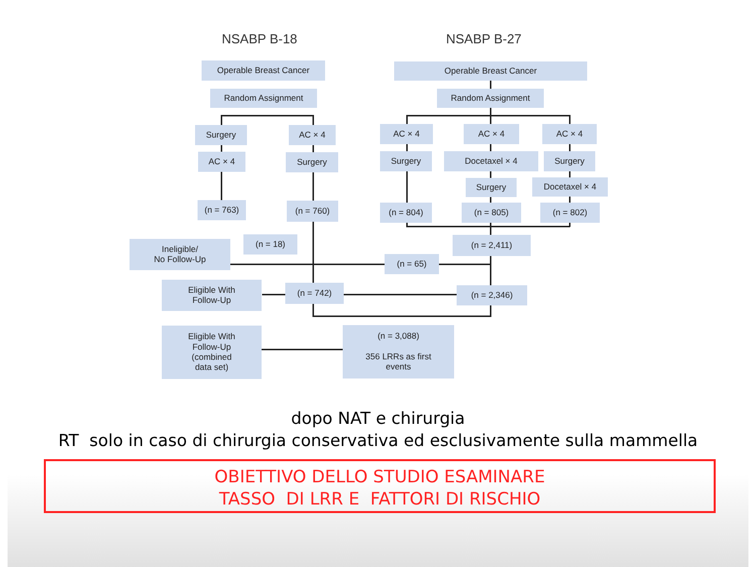NSABP B-18 NSABP B-27
Operable Breast Cancer Operable Breast Cancer
Random Assignment Random Assignment
Surgery AC × 4 AC × 4 AC × 4 AC × 4
AC × 4 Surgery Surgery Docetaxel × 4 Surgery
Surgery Docetaxel × 4
(n = 763) (n = 760) (n = 804) (n = 805) (n = 802)
Ineligible/
No Follow-Up
(n = 18) (n = 2,411)
(n = 65)
Eligible With
Follow-Up
(n = 742) (n = 2,346)
Eligible With
Follow-Up
(combined
data set)
(n = 3,088)
356 LRRs as first
events
dopo NAT e chirurgia
RT solo in caso di chirurgia conservativa ed esclusivamente sulla mammella
OBIETTIVO DELLO STUDIO ESAMINARE
TASSO DI LRR E FATTORI DI RISCHIO